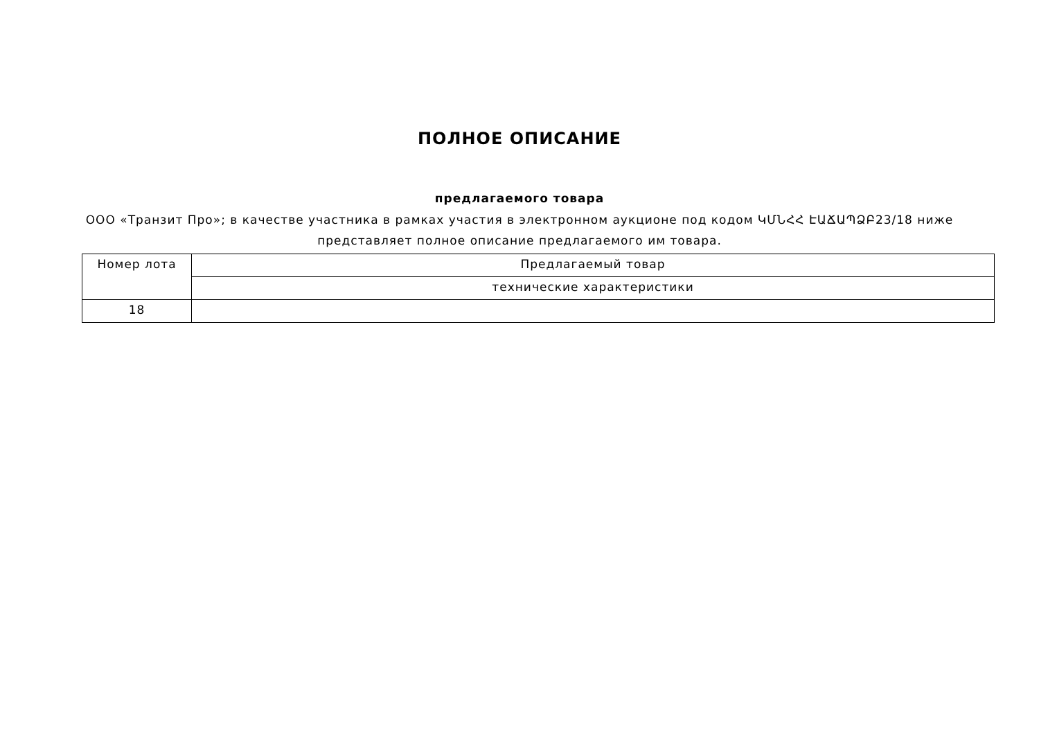ПОЛНОЕ ОПИСАНИЕ
предлагаемого товара
ООО «Транзит Про»; в качестве участника в рамках участия в электронном аукционе под кодом ԿՄՆՀՀ ԷԱՃԱՊՁԲ23/18 ниже представляет полное описание предлагаемого им товара.
| Номер лота | Предлагаемый товар |
| --- | --- |
| | технические характеристики |
| 18 | |